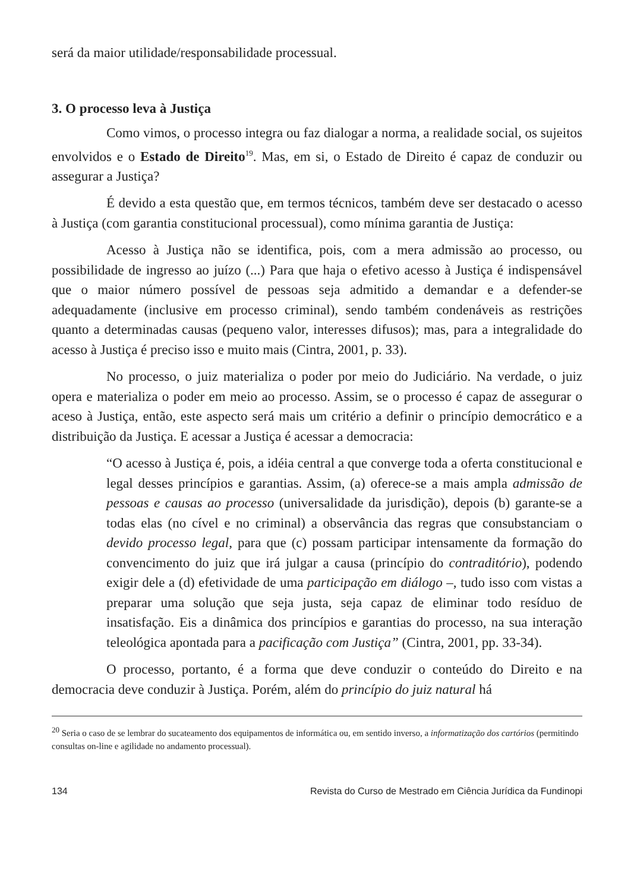será da maior utilidade/responsabilidade processual.
3. O processo leva à Justiça
Como vimos, o processo integra ou faz dialogar a norma, a realidade social, os sujeitos envolvidos e o Estado de Direito<sup>19</sup>. Mas, em si, o Estado de Direito é capaz de conduzir ou assegurar a Justiça?
É devido a esta questão que, em termos técnicos, também deve ser destacado o acesso à Justiça (com garantia constitucional processual), como mínima garantia de Justiça:
Acesso à Justiça não se identifica, pois, com a mera admissão ao processo, ou possibilidade de ingresso ao juízo (...) Para que haja o efetivo acesso à Justiça é indispensável que o maior número possível de pessoas seja admitido a demandar e a defender-se adequadamente (inclusive em processo criminal), sendo também condenáveis as restrições quanto a determinadas causas (pequeno valor, interesses difusos); mas, para a integralidade do acesso à Justiça é preciso isso e muito mais (Cintra, 2001, p. 33).
No processo, o juiz materializa o poder por meio do Judiciário. Na verdade, o juiz opera e materializa o poder em meio ao processo. Assim, se o processo é capaz de assegurar o aceso à Justiça, então, este aspecto será mais um critério a definir o princípio democrático e a distribuição da Justiça. E acessar a Justiça é acessar a democracia:
“O acesso à Justiça é, pois, a idéia central a que converge toda a oferta constitucional e legal desses princípios e garantias. Assim, (a) oferece-se a mais ampla admissão de pessoas e causas ao processo (universalidade da jurisdição), depois (b) garante-se a todas elas (no cível e no criminal) a observância das regras que consubstanciam o devido processo legal, para que (c) possam participar intensamente da formação do convencimento do juiz que irá julgar a causa (princípio do contraditório), podendo exigir dele a (d) efetividade de uma participação em diálogo –, tudo isso com vistas a preparar uma solução que seja justa, seja capaz de eliminar todo resíduo de insatisfação. Eis a dinâmica dos princípios e garantias do processo, na sua interação teleológica apontada para a pacificação com Justiça” (Cintra, 2001, pp. 33-34).
O processo, portanto, é a forma que deve conduzir o conteúdo do Direito e na democracia deve conduzir à Justiça. Porém, além do princípio do juiz natural há
<sup>20</sup> Seria o caso de se lembrar do sucateamento dos equipamentos de informática ou, em sentido inverso, a informatização dos cartórios (permitindo consultas on-line e agilidade no andamento processual).
134 Revista do Curso de Mestrado em Ciência Jurídica da Fundinopi